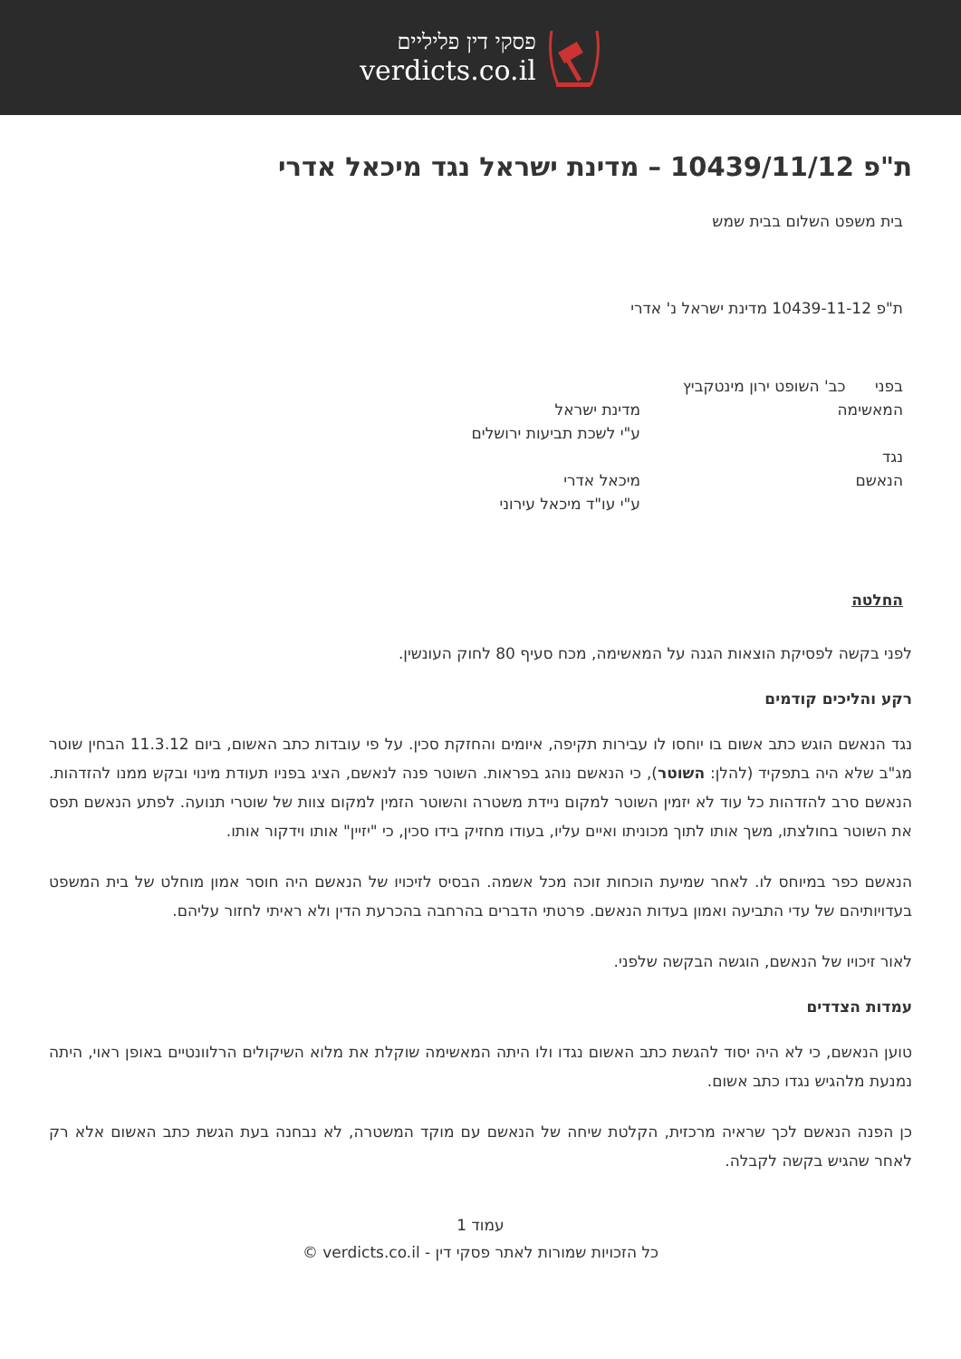פסקי דין פליליים
verdicts.co.il
ת"פ 10439/11/12 – מדינת ישראל נגד מיכאל אדרי
בית משפט השלום בבית שמש
ת"פ 10439-11-12 מדינת ישראל נ' אדרי
בפני כב' השופט ירון מינטקביץ
המאשימה מדינת ישראל
ע"י לשכת תביעות ירושלים
נגד
הנאשם מיכאל אדרי
ע"י עו"ד מיכאל עירוני
החלטה
לפני בקשה לפסיקת הוצאות הגנה על המאשימה, מכח סעיף 80 לחוק העונשין.
רקע והליכים קודמים
נגד הנאשם הוגש כתב אשום בו יוחסו לו עבירות תקיפה, איומים והחזקת סכין. על פי עובדות כתב האשום, ביום 11.3.12 הבחין שוטר מג"ב שלא היה בתפקיד (להלן: השוטר), כי הנאשם נוהג בפראות. השוטר פנה לנאשם, הציג בפניו תעודת מינוי ובקש ממנו להזדהות. הנאשם סרב להזדהות כל עוד לא יזמין השוטר למקום ניידת משטרה והשוטר הזמין למקום צוות של שוטרי תנועה. לפתע הנאשם תפס את השוטר בחולצתו, משך אותו לתוך מכוניתו ואיים עליו, בעודו מחזיק בידו סכין, כי "יזיין" אותו וידקור אותו.
הנאשם כפר במיוחס לו. לאחר שמיעת הוכחות זוכה מכל אשמה. הבסיס לזיכויו של הנאשם היה חוסר אמון מוחלט של בית המשפט בעדויותיהם של עדי התביעה ואמון בעדות הנאשם. פרטתי הדברים בהרחבה בהכרעת הדין ולא ראיתי לחזור עליהם.
לאור זיכויו של הנאשם, הוגשה הבקשה שלפני.
עמדות הצדדים
טוען הנאשם, כי לא היה יסוד להגשת כתב האשום נגדו ולו היתה המאשימה שוקלת את מלוא השיקולים הרלוונטיים באופן ראוי, היתה נמנעת מלהגיש נגדו כתב אשום.
כן הפנה הנאשם לכך שראיה מרכזית, הקלטת שיחה של הנאשם עם מוקד המשטרה, לא נבחנה בעת הגשת כתב האשום אלא רק לאחר שהגיש בקשה לקבלה.
עמוד 1
כל הזכויות שמורות לאתר פסקי דין - verdicts.co.il ©